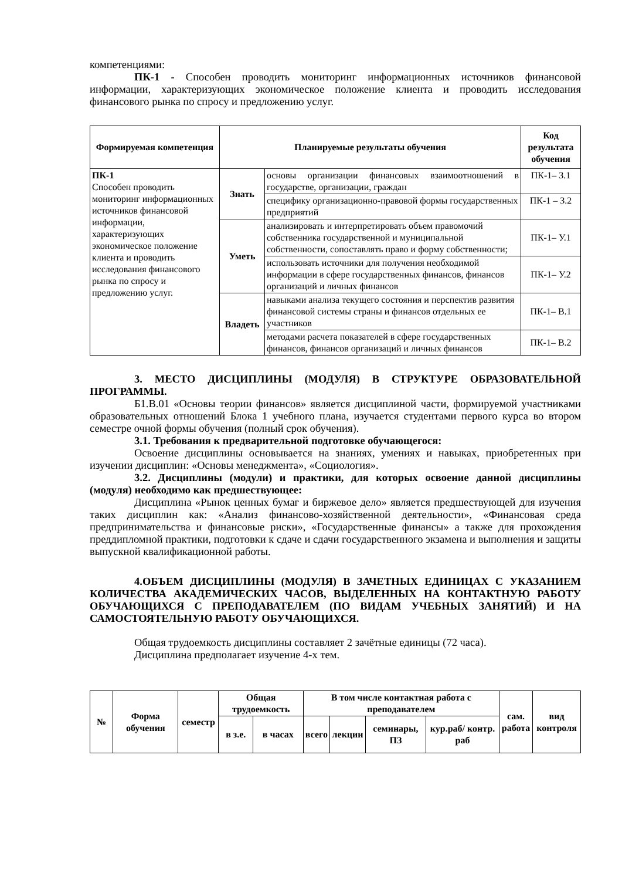компетенциями:
ПК-1 - Способен проводить мониторинг информационных источников финансовой информации, характеризующих экономическое положение клиента и проводить исследования финансового рынка по спросу и предложению услуг.
| Формируемая компетенция | Планируемые результаты обучения | | Код результата обучения |
| --- | --- | --- | --- |
| ПК-1 Способен проводить мониторинг информационных источников финансовой информации, характеризующих экономическое положение клиента и проводить исследования финансового рынка по спросу и предложению услуг. | Знать | основы организации финансовых взаимоотношений в государстве, организации, граждан | ПК-1– З.1 |
| | | специфику организационно-правовой формы государственных предприятий | ПК-1 – З.2 |
| | Уметь | анализировать и интерпретировать объем правомочий собственника государственной и муниципальной собственности, сопоставлять право и форму собственности; | ПК-1– У.1 |
| | | использовать источники для получения необходимой информации в сфере государственных финансов, финансов организаций и личных финансов | ПК-1– У.2 |
| | Владеть | навыками анализа текущего состояния и перспектив развития финансовой системы страны и финансов отдельных ее участников | ПК-1– В.1 |
| | | методами расчета показателей в сфере государственных финансов, финансов организаций и личных финансов | ПК-1– В.2 |
3. МЕСТО ДИСЦИПЛИНЫ (МОДУЛЯ) В СТРУКТУРЕ ОБРАЗОВАТЕЛЬНОЙ ПРОГРАММЫ.
Б1.В.01 «Основы теории финансов» является дисциплиной части, формируемой участниками образовательных отношений Блока 1 учебного плана, изучается студентами первого курса во втором семестре очной формы обучения (полный срок обучения).
3.1. Требования к предварительной подготовке обучающегося:
Освоение дисциплины основывается на знаниях, умениях и навыках, приобретенных при изучении дисциплин: «Основы менеджмента», «Социология».
3.2. Дисциплины (модули) и практики, для которых освоение данной дисциплины (модуля) необходимо как предшествующее:
Дисциплина «Рынок ценных бумаг и биржевое дело» является предшествующей для изучения таких дисциплин как: «Анализ финансово-хозяйственной деятельности», «Финансовая среда предпринимательства и финансовые риски», «Государственные финансы» а также для прохождения преддипломной практики, подготовки к сдаче и сдачи государственного экзамена и выполнения и защиты выпускной квалификационной работы.
4.ОБЪЕМ ДИСЦИПЛИНЫ (МОДУЛЯ) В ЗАЧЕТНЫХ ЕДИНИЦАХ С УКАЗАНИЕМ КОЛИЧЕСТВА АКАДЕМИЧЕСКИХ ЧАСОВ, ВЫДЕЛЕННЫХ НА КОНТАКТНУЮ РАБОТУ ОБУЧАЮЩИХСЯ С ПРЕПОДАВАТЕЛЕМ (ПО ВИДАМ УЧЕБНЫХ ЗАНЯТИЙ) И НА САМОСТОЯТЕЛЬНУЮ РАБОТУ ОБУЧАЮЩИХСЯ.
Общая трудоемкость дисциплины составляет 2 зачётные единицы (72 часа).
Дисциплина предполагает изучение 4-х тем.
| № | Форма обучения | семестр | Общая трудоемкость | | В том числе контактная работа с преподавателем | | | | сам. работа | вид контроля |
| --- | --- | --- | --- | --- | --- | --- | --- | --- | --- | --- |
| | | | в з.е. | в часах | всего | лекции | семинары, ПЗ | кур.раб/ контр. раб | | |